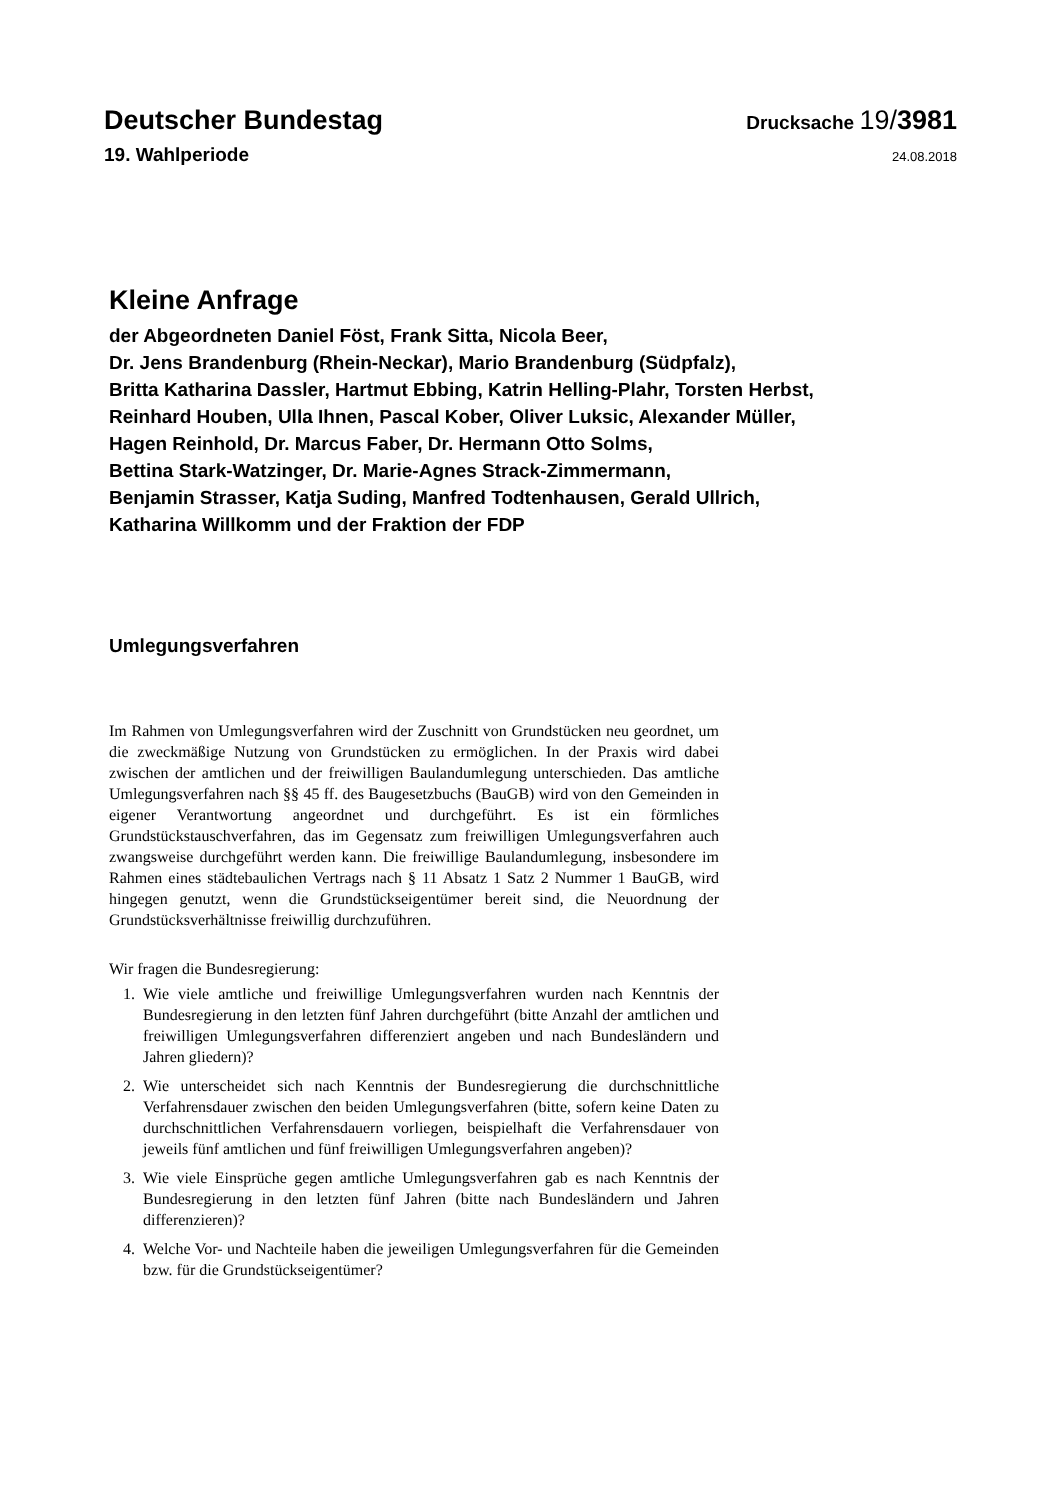Deutscher Bundestag
Drucksache 19/3981
19. Wahlperiode
24.08.2018
Kleine Anfrage
der Abgeordneten Daniel Föst, Frank Sitta, Nicola Beer,
Dr. Jens Brandenburg (Rhein-Neckar), Mario Brandenburg (Südpfalz),
Britta Katharina Dassler, Hartmut Ebbing, Katrin Helling-Plahr, Torsten Herbst,
Reinhard Houben, Ulla Ihnen, Pascal Kober, Oliver Luksic, Alexander Müller,
Hagen Reinhold, Dr. Marcus Faber, Dr. Hermann Otto Solms,
Bettina Stark-Watzinger, Dr. Marie-Agnes Strack-Zimmermann,
Benjamin Strasser, Katja Suding, Manfred Todtenhausen, Gerald Ullrich,
Katharina Willkomm und der Fraktion der FDP
Umlegungsverfahren
Im Rahmen von Umlegungsverfahren wird der Zuschnitt von Grundstücken neu geordnet, um die zweckmäßige Nutzung von Grundstücken zu ermöglichen. In der Praxis wird dabei zwischen der amtlichen und der freiwilligen Baulandumlegung unterschieden. Das amtliche Umlegungsverfahren nach §§ 45 ff. des Baugesetzbuchs (BauGB) wird von den Gemeinden in eigener Verantwortung angeordnet und durchgeführt. Es ist ein förmliches Grundstückstauschverfahren, das im Gegensatz zum freiwilligen Umlegungsverfahren auch zwangsweise durchgeführt werden kann. Die freiwillige Baulandumlegung, insbesondere im Rahmen eines städtebaulichen Vertrags nach § 11 Absatz 1 Satz 2 Nummer 1 BauGB, wird hingegen genutzt, wenn die Grundstückseigentümer bereit sind, die Neuordnung der Grundstücksverhältnisse freiwillig durchzuführen.
Wir fragen die Bundesregierung:
1. Wie viele amtliche und freiwillige Umlegungsverfahren wurden nach Kenntnis der Bundesregierung in den letzten fünf Jahren durchgeführt (bitte Anzahl der amtlichen und freiwilligen Umlegungsverfahren differenziert angeben und nach Bundesländern und Jahren gliedern)?
2. Wie unterscheidet sich nach Kenntnis der Bundesregierung die durchschnittliche Verfahrensdauer zwischen den beiden Umlegungsverfahren (bitte, sofern keine Daten zu durchschnittlichen Verfahrensdauern vorliegen, beispielhaft die Verfahrensdauer von jeweils fünf amtlichen und fünf freiwilligen Umlegungsverfahren angeben)?
3. Wie viele Einsprüche gegen amtliche Umlegungsverfahren gab es nach Kenntnis der Bundesregierung in den letzten fünf Jahren (bitte nach Bundesländern und Jahren differenzieren)?
4. Welche Vor- und Nachteile haben die jeweiligen Umlegungsverfahren für die Gemeinden bzw. für die Grundstückseigentümer?